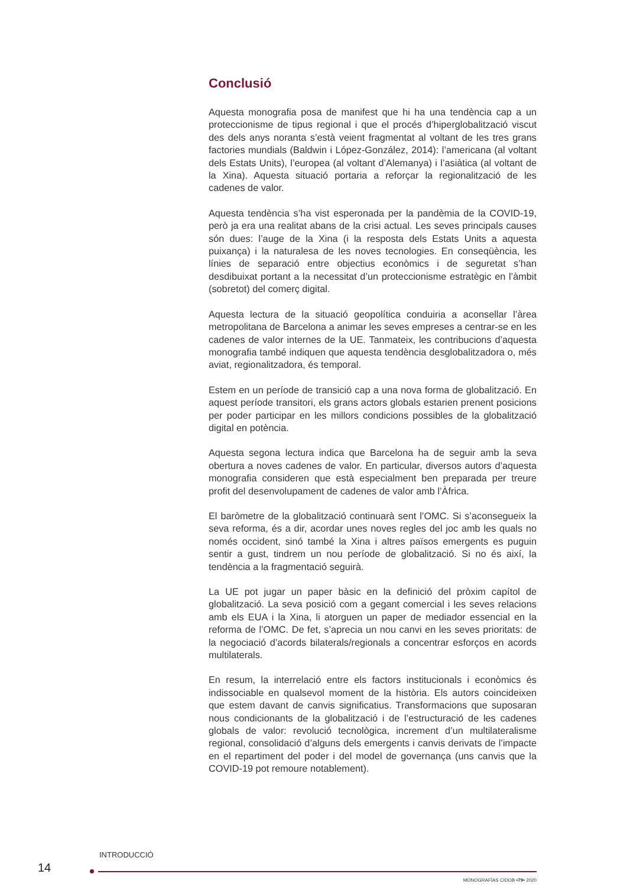Conclusió
Aquesta monografia posa de manifest que hi ha una tendència cap a un proteccionisme de tipus regional i que el procés d’hiperglobalització viscut des dels anys noranta s’està veient fragmentat al voltant de les tres grans factories mundials (Baldwin i López-González, 2014): l’americana (al voltant dels Estats Units), l’europea (al voltant d’Alemanya) i l’asiàtica (al voltant de la Xina). Aquesta situació portaria a reforçar la regionalització de les cadenes de valor.
Aquesta tendència s’ha vist esperonada per la pandèmia de la COVID-19, però ja era una realitat abans de la crisi actual. Les seves principals causes són dues: l’auge de la Xina (i la resposta dels Estats Units a aquesta puixança) i la naturalesa de les noves tecnologies. En conseqüència, les línies de separació entre objectius econòmics i de seguretat s’han desdibuixat portant a la necessitat d’un proteccionisme estratègic en l’àmbit (sobretot) del comerç digital.
Aquesta lectura de la situació geopolítica conduiria a aconsellar l’àrea metropolitana de Barcelona a animar les seves empreses a centrar-se en les cadenes de valor internes de la UE. Tanmateix, les contribucions d’aquesta monografia també indiquen que aquesta tendència desglobalitzadora o, més aviat, regionalitzadora, és temporal.
Estem en un període de transició cap a una nova forma de globalització. En aquest període transitori, els grans actors globals estarien prenent posicions per poder participar en les millors condicions possibles de la globalització digital en potència.
Aquesta segona lectura indica que Barcelona ha de seguir amb la seva obertura a noves cadenes de valor. En particular, diversos autors d’aquesta monografia consideren que està especialment ben preparada per treure profit del desenvolupament de cadenes de valor amb l’Àfrica.
El baròmetre de la globalització continuarà sent l’OMC. Si s’aconsegueix la seva reforma, és a dir, acordar unes noves regles del joc amb les quals no només occident, sinó també la Xina i altres països emergents es puguin sentir a gust, tindrem un nou període de globalització. Si no és així, la tendència a la fragmentació seguirà.
La UE pot jugar un paper bàsic en la definició del pròxim capítol de globalització. La seva posició com a gegant comercial i les seves relacions amb els EUA i la Xina, li atorguen un paper de mediador essencial en la reforma de l’OMC. De fet, s’aprecia un nou canvi en les seves prioritats: de la negociació d’acords bilaterals/regionals a concentrar esforços en acords multilaterals.
En resum, la interrelació entre els factors institucionals i econòmics és indissociable en qualsevol moment de la història. Els autors coincideixen que estem davant de canvis significatius. Transformacions que suposaran nous condicionants de la globalització i de l’estructuració de les cadenes globals de valor: revolució tecnològica, increment d’un multilateralisme regional, consolidació d’alguns dels emergents i canvis derivats de l’impacte en el repartiment del poder i del model de governança (uns canvis que la COVID-19 pot remoure notablement).
INTRODUCCIÓ
14
MONOGRAFÍAS CIDOB •79• 2020